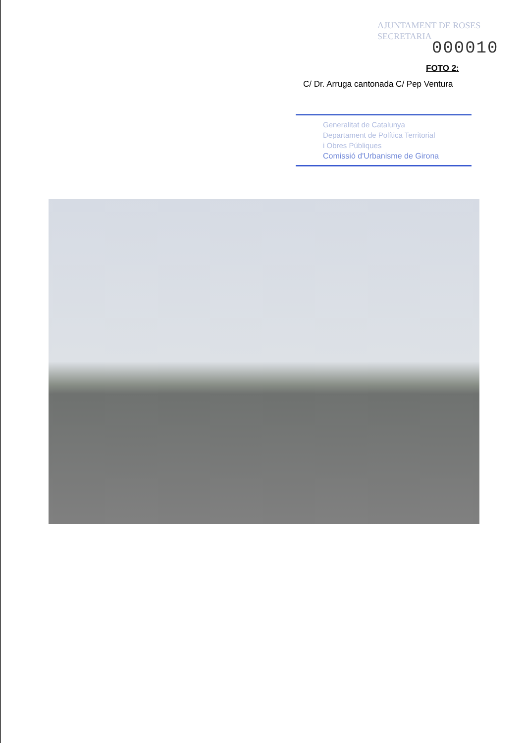AJUNTAMENT DE ROSES
SECRETARIA
000010
FOTO 2:
C/ Dr. Arruga cantonada C/ Pep Ventura
Generalitat de Catalunya
Departament de Política Territorial
i Obres Públiques
Comissió d'Urbanisme de Girona